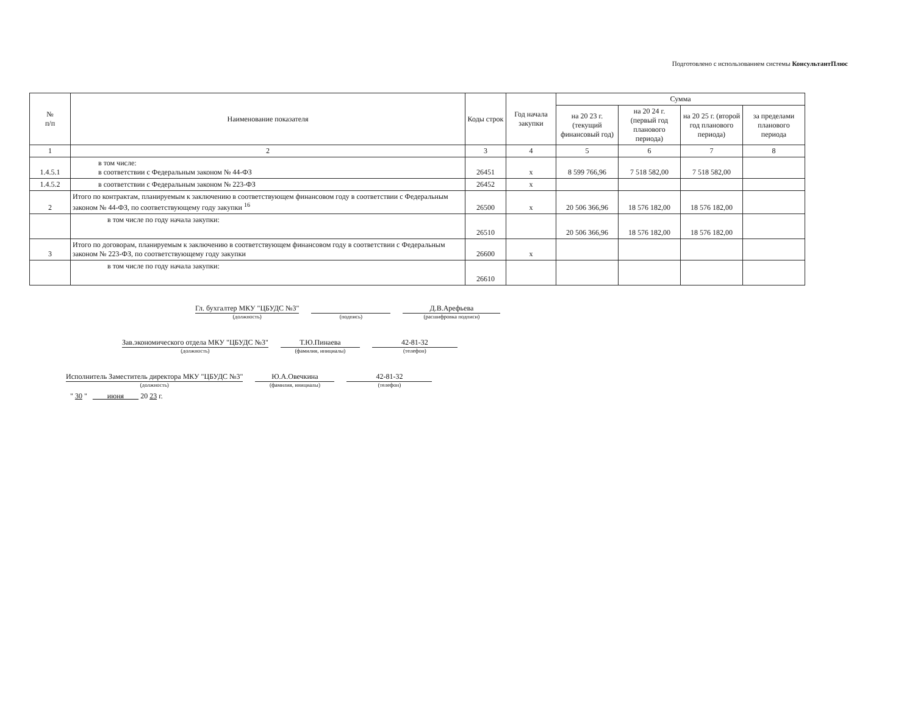Подготовлено с использованием системы КонсультантПлюс
| № п/п | Наименование показателя | Коды строк | Год начала закупки | Сумма | | | |
| --- | --- | --- | --- | --- | --- | --- | --- |
| | | | | на 20 23 г. (текущий финансовый год) | на 20 24 г. (первый год планового периода) | на 20 25 г. (второй год планового периода) | за пределами планового периода |
| 1 | 2 | 3 | 4 | 5 | 6 | 7 | 8 |
| 1.4.5.1 | в том числе: в соответствии с Федеральным законом № 44-ФЗ | 26451 | х | 8 599 766,96 | 7 518 582,00 | 7 518 582,00 | |
| 1.4.5.2 | в соответствии с Федеральным законом № 223-ФЗ | 26452 | х | | | | |
| 2 | Итого по контрактам, планируемым к заключению в соответствующем финансовом году в соответствии с Федеральным законом № 44-ФЗ, по соответствующему году закупки <sup>16</sup> | 26500 | х | 20 506 366,96 | 18 576 182,00 | 18 576 182,00 | |
| | в том числе по году начала закупки: | 26510 | | 20 506 366,96 | 18 576 182,00 | 18 576 182,00 | |
| 3 | Итого по договорам, планируемым к заключению в соответствующем финансовом году в соответствии с Федеральным законом № 223-ФЗ, по соответствующему году закупки | 26600 | х | | | | |
| | в том числе по году начала закупки: | 26610 | | | | | |
Гл. бухгалтер МКУ "ЦБУДС №3"
(должность)
(подпись)
Д.В.Арефьева
(расшифровка подписи)
Зав.экономического отдела МКУ "ЦБУДС №3"
(должность)
Т.Ю.Пинаева
(фамилия, инициалы)
42-81-32
(телефон)
Исполнитель Заместитель директора МКУ "ЦБУДС №3"
(должность)
Ю.А.Овечкина
(фамилия, инициалы)
42-81-32
(телефон)
" 30 " июня 20 23 г.